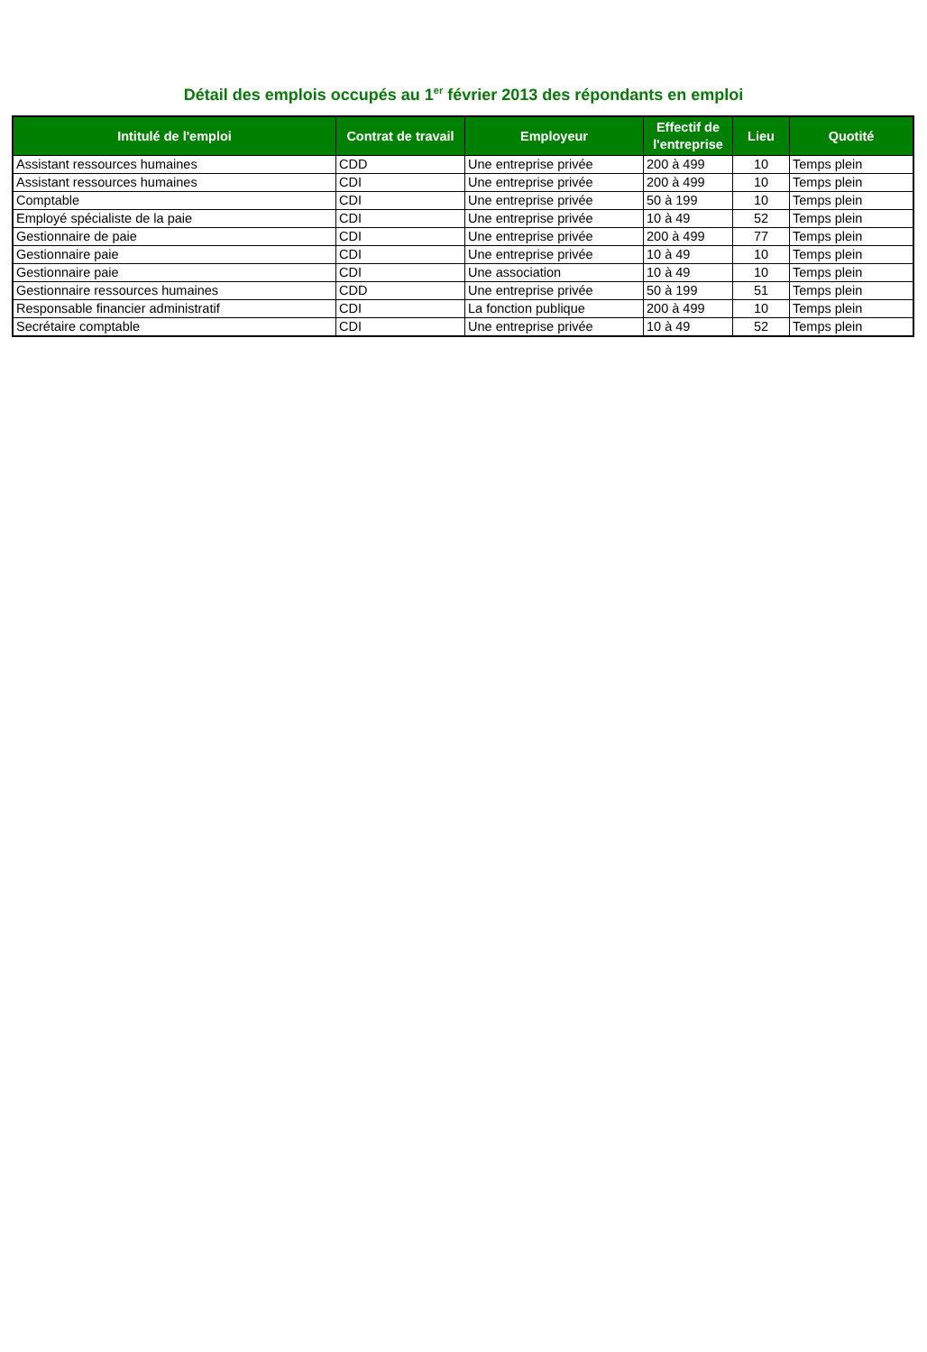Détail des emplois occupés au 1<sup>er</sup> février 2013 des répondants en emploi
| Intitulé de l'emploi | Contrat de travail | Employeur | Effectif de l'entreprise | Lieu | Quotité |
| --- | --- | --- | --- | --- | --- |
| Assistant ressources humaines | CDD | Une entreprise privée | 200 à 499 | 10 | Temps plein |
| Assistant ressources humaines | CDI | Une entreprise privée | 200 à 499 | 10 | Temps plein |
| Comptable | CDI | Une entreprise privée | 50 à 199 | 10 | Temps plein |
| Employé spécialiste de la paie | CDI | Une entreprise privée | 10 à 49 | 52 | Temps plein |
| Gestionnaire de paie | CDI | Une entreprise privée | 200 à 499 | 77 | Temps plein |
| Gestionnaire paie | CDI | Une entreprise privée | 10 à 49 | 10 | Temps plein |
| Gestionnaire paie | CDI | Une association | 10 à 49 | 10 | Temps plein |
| Gestionnaire ressources humaines | CDD | Une entreprise privée | 50 à 199 | 51 | Temps plein |
| Responsable financier administratif | CDI | La fonction publique | 200 à 499 | 10 | Temps plein |
| Secrétaire comptable | CDI | Une entreprise privée | 10 à 49 | 52 | Temps plein |